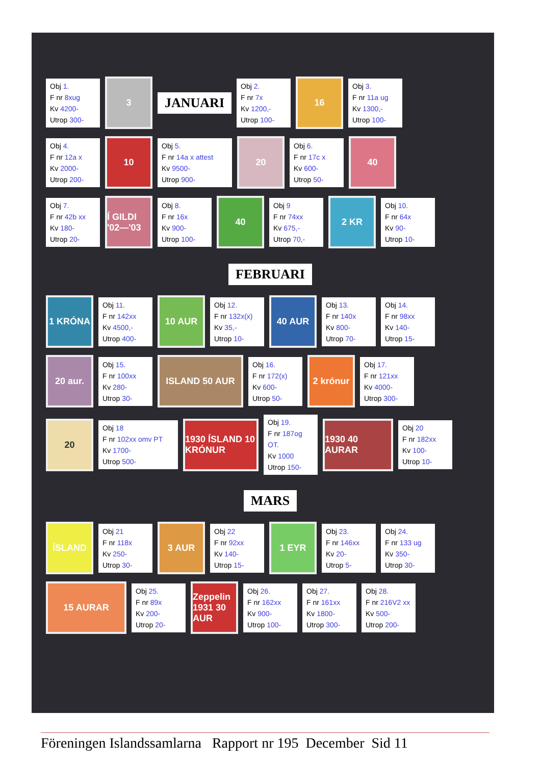Obj 1.
F nr 8xug
Kv 4200-
Utrop 300-
3
JANUARI
Obj 2.
F nr 7x
Kv 1200,-
Utrop 100-
16
Obj 3.
F nr 11a ug
Kv 1300,-
Utrop 100-
Obj 4.
F nr 12a x
Kv 2000-
Utrop 200-
10
Obj 5.
F nr 14a x attest
Kv 9500-
Utrop 900-
20
Obj 6.
F nr 17c x
Kv 600-
Utrop 50-
40
Obj 7.
F nr 42b xx
Kv 180-
Utrop 20-
Í GILDI '02—'03
Obj 8.
F nr 16x
Kv 900-
Utrop 100-
40
Obj 9
F nr 74xx
Kv 675,-
Utrop 70,-
2 KR
Obj 10.
F nr 64x
Kv 90-
Utrop 10-
FEBRUARI
1 KRÓNA
Obj 11.
F nr 142xx
Kv 4500,-
Utrop 400-
10 AUR
Obj 12.
F nr 132x(x)
Kv 35,-
Utrop 10-
40 AUR
Obj 13.
F nr 140x
Kv 800-
Utrop 70-
Obj 14.
F nr 98xx
Kv 140-
Utrop 15-
20 aur.
Obj 15.
F nr 100xx
Kv 280-
Utrop 30-
ISLAND 50 AUR
Obj 16.
F nr 172(x)
Kv 600-
Utrop 50-
2 krónur
Obj 17.
F nr 121xx
Kv 4000-
Utrop 300-
20
Obj 18
F nr 102xx omv PT
Kv 1700-
Utrop 500-
1930 ÍSLAND 10 KRÓNUR
Obj 19.
F nr 187og OT.
Kv 1000
Utrop 150-
1930 40 AURAR
Obj 20
F nr 182xx
Kv 100-
Utrop 10-
MARS
ÍSLAND
Obj 21
F nr 118x
Kv 250-
Utrop 30-
3 AUR
Obj 22
F nr 92xx
Kv 140-
Utrop 15-
1 EYR
Obj 23.
F nr 146xx
Kv 20-
Utrop 5-
Obj 24.
F nr 133 ug
Kv 350-
Utrop 30-
15 AURAR
Obj 25.
F nr 89x
Kv 200-
Utrop 20-
Zeppelin 1931 30 AUR
Obj 26.
F nr 162xx
Kv 900-
Utrop 100-
Obj 27.
F nr 161xx
Kv 1800-
Utrop 300-
Obj 28.
F nr 216V2 xx
Kv 500-
Utrop 200-
Föreningen Islandssamlarna Rapport nr 195 December Sid 11